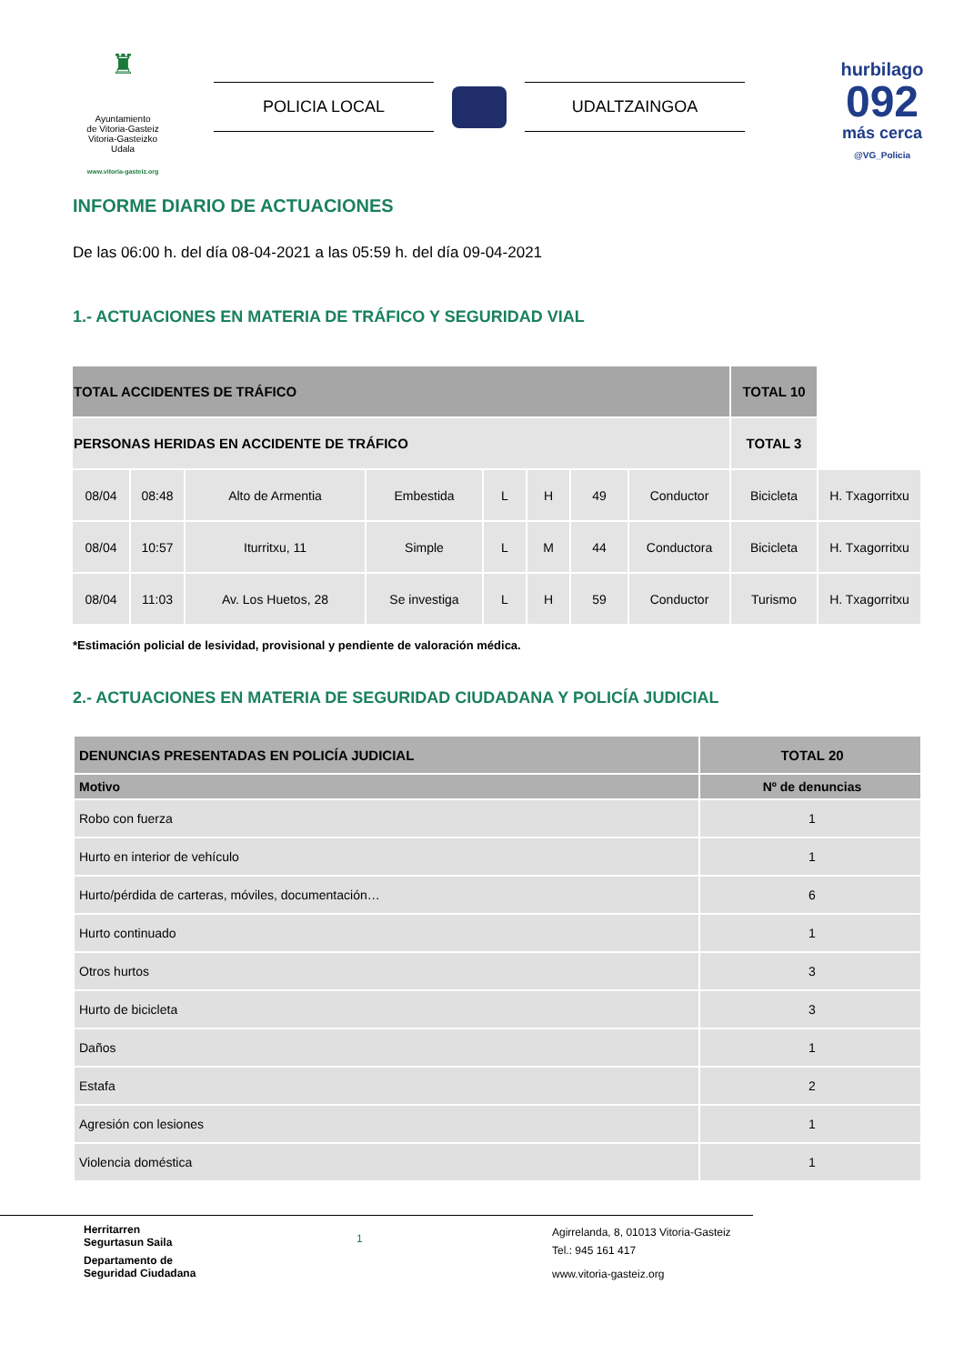♜
Ayuntamiento
de Vitoria-Gasteiz
Vitoria-Gasteizko
Udala
www.vitoria-gasteiz.org
POLICIA LOCAL UDALTZAINGOA
hurbilago
092
más cerca
@VG_Policia
INFORME DIARIO DE ACTUACIONES
De las 06:00 h. del día 08-04-2021 a las 05:59 h. del día 09-04-2021
1.- ACTUACIONES EN MATERIA DE TRÁFICO Y SEGURIDAD VIAL
| TOTAL ACCIDENTES DE TRÁFICO | | | | | | | | TOTAL 10 | |
| PERSONAS HERIDAS EN ACCIDENTE DE TRÁFICO | | | | | | | | TOTAL 3 | |
| 08/04 | 08:48 | Alto de Armentia | Embestida | L | H | 49 | Conductor | Bicicleta | H. Txagorritxu |
| 08/04 | 10:57 | Iturritxu, 11 | Simple | L | M | 44 | Conductora | Bicicleta | H. Txagorritxu |
| 08/04 | 11:03 | Av. Los Huetos, 28 | Se investiga | L | H | 59 | Conductor | Turismo | H. Txagorritxu |
*Estimación policial de lesividad, provisional y pendiente de valoración médica.
2.- ACTUACIONES EN MATERIA DE SEGURIDAD CIUDADANA Y POLICÍA JUDICIAL
| DENUNCIAS PRESENTADAS EN POLICÍA JUDICIAL | TOTAL 20 |
| Motivo | Nº de denuncias |
| Robo con fuerza | 1 |
| Hurto en interior de vehículo | 1 |
| Hurto/pérdida de carteras, móviles, documentación… | 6 |
| Hurto continuado | 1 |
| Otros hurtos | 3 |
| Hurto de bicicleta | 3 |
| Daños | 1 |
| Estafa | 2 |
| Agresión con lesiones | 1 |
| Violencia doméstica | 1 |
Herritarren
Segurtasun Saila
Departamento de
Seguridad Ciudadana
1
Agirrelanda, 8, 01013 Vitoria-Gasteiz
Tel.: 945 161 417
www.vitoria-gasteiz.org